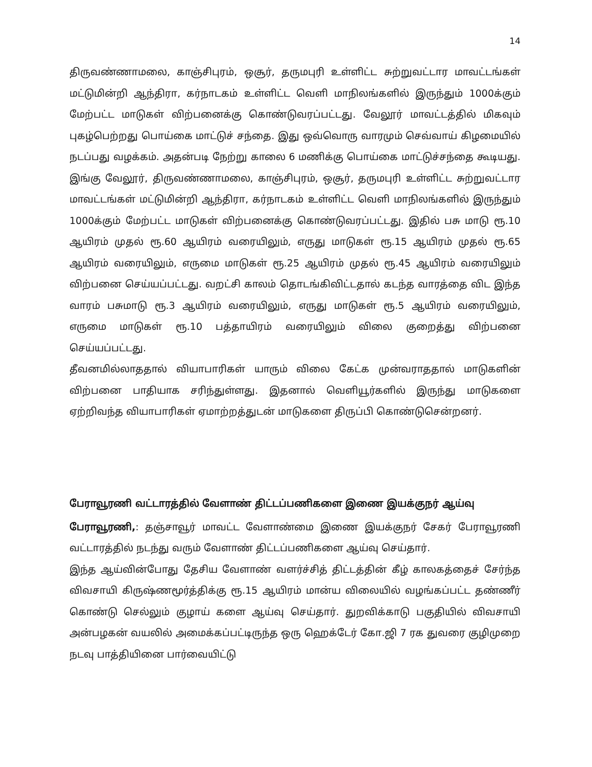14
திருவண்ணாமலை, காஞ்சிபுரம், ஒசூர், தருமபுரி உள்ளிட்ட சுற்றுவட்டார மாவட்டங்கள் மட்டுமின்றி ஆந்திரா, கர்நாடகம் உள்ளிட்ட வெளி மாநிலங்களில் இருந்தும் 1000க்கும் மேற்பட்ட மாடுகள் விற்பனைக்கு கொண்டுவரப்பட்டது. வேலூர் மாவட்டத்தில் மிகவும் புகழ்பெற்றது பொய்கை மாட்டுச் சந்தை. இது ஒவ்வொரு வாரமும் செவ்வாய் கிழமையில் நடப்பது வழக்கம். அதன்படி நேற்று காலை 6 மணிக்கு பொய்கை மாட்டுச்சந்தை கூடியது. இங்கு வேலூர், திருவண்ணாமலை, காஞ்சிபுரம், ஒசூர், தருமபுரி உள்ளிட்ட சுற்றுவட்டார மாவட்டங்கள் மட்டுமின்றி ஆந்திரா, கர்நாடகம் உள்ளிட்ட வெளி மாநிலங்களில் இருந்தும் 1000க்கும் மேற்பட்ட மாடுகள் விற்பனைக்கு கொண்டுவரப்பட்டது. இதில் பசு மாடு ரூ.10 ஆயிரம் முதல் ரூ.60 ஆயிரம் வரையிலும், எருது மாடுகள் ரூ.15 ஆயிரம் முதல் ரூ.65 ஆயிரம் வரையிலும், எருமை மாடுகள் ரூ.25 ஆயிரம் முதல் ரூ.45 ஆயிரம் வரையிலும் விற்பனை செய்யப்பட்டது. வறட்சி காலம் தொடங்கிவிட்டதால் கடந்த வாரத்தை விட இந்த வாரம் பசுமாடு ரூ.3 ஆயிரம் வரையிலும், எருது மாடுகள் ரூ.5 ஆயிரம் வரையிலும், எருமை மாடுகள் ரூ.10 பத்தாயிரம் வரையிலும் விலை குறைத்து விற்பனை செய்யப்பட்டது.
தீவனமில்லாததால் வியாபாரிகள் யாரும் விலை கேட்க முன்வராததால் மாடுகளின் விற்பனை பாதியாக சரிந்துள்ளது. இதனால் வெளியூர்களில் இருந்து மாடுகளை ஏற்றிவந்த வியாபாரிகள் ஏமாற்றத்துடன் மாடுகளை திருப்பி கொண்டுசென்றனர்.
பேராவூரணி வட்டாரத்தில் வேளாண் திட்டப்பணிகளை இணை இயக்குநர் ஆய்வு
பேராவூரணி,: தஞ்சாவூர் மாவட்ட வேளாண்மை இணை இயக்குநர் சேகர் பேராவூரணி வட்டாரத்தில் நடந்து வரும் வேளாண் திட்டப்பணிகளை ஆய்வு செய்தார்.
இந்த ஆய்வின்போது தேசிய வேளாண் வளர்ச்சித் திட்டத்தின் கீழ் காலகத்தைச் சேர்ந்த விவசாயி கிருஷ்ணமூர்த்திக்கு ரூ.15 ஆயிரம் மான்ய விலையில் வழங்கப்பட்ட தண்ணீர் கொண்டு செல்லும் குழாய் களை ஆய்வு செய்தார். துறவிக்காடு பகுதியில் விவசாயி அன்பழகன் வயலில் அமைக்கப்பட்டிருந்த ஒரு ஹெக்டேர் கோ.ஜி 7 ரக துவரை குழிமுறை நடவு பாத்தியினை பார்வையிட்டு